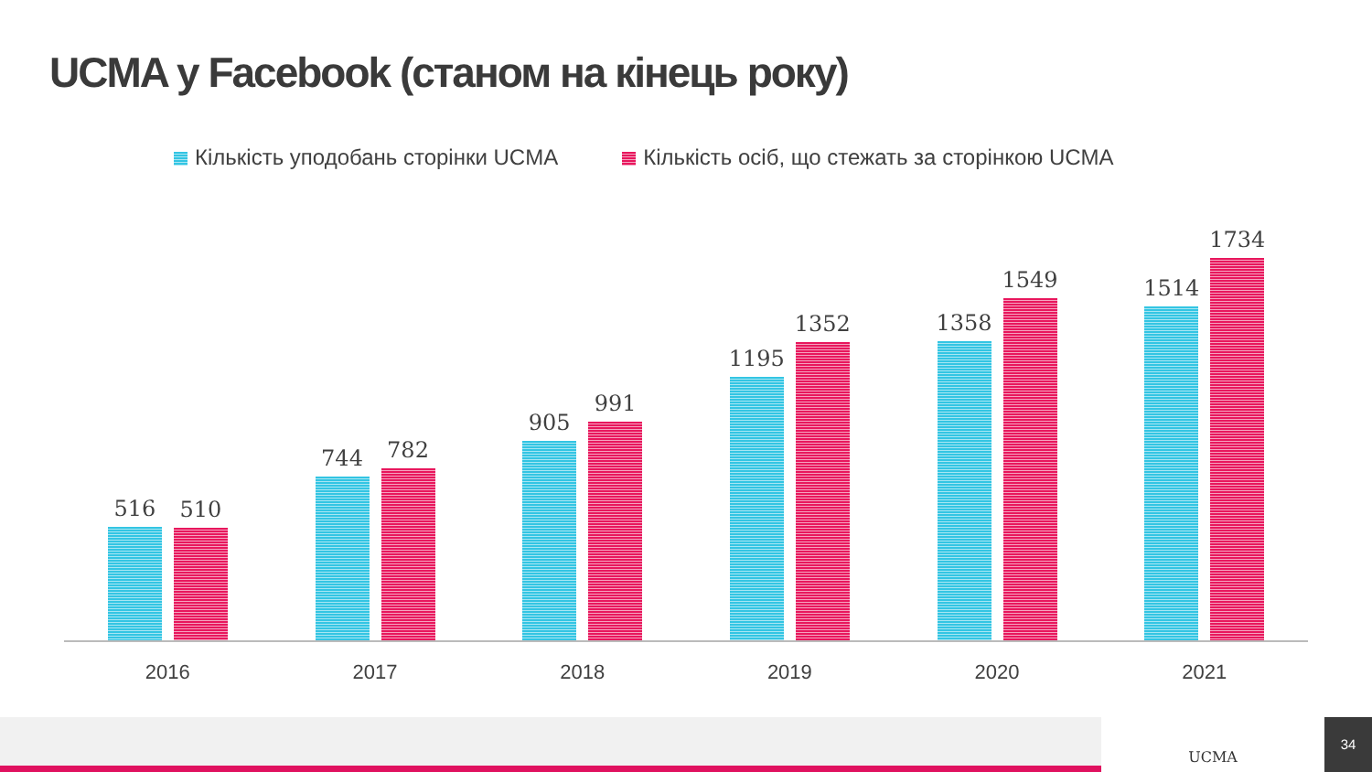UCMA у Facebook (станом на кінець року)
Кількість уподобань сторінки UCMA
Кількість осіб, що стежать за сторінкою UCMA
516
510
744
782
905
991
1195
1352
1358
1549
1514
1734
2016 2017 2018 2019 2020 2021
UCMA 34